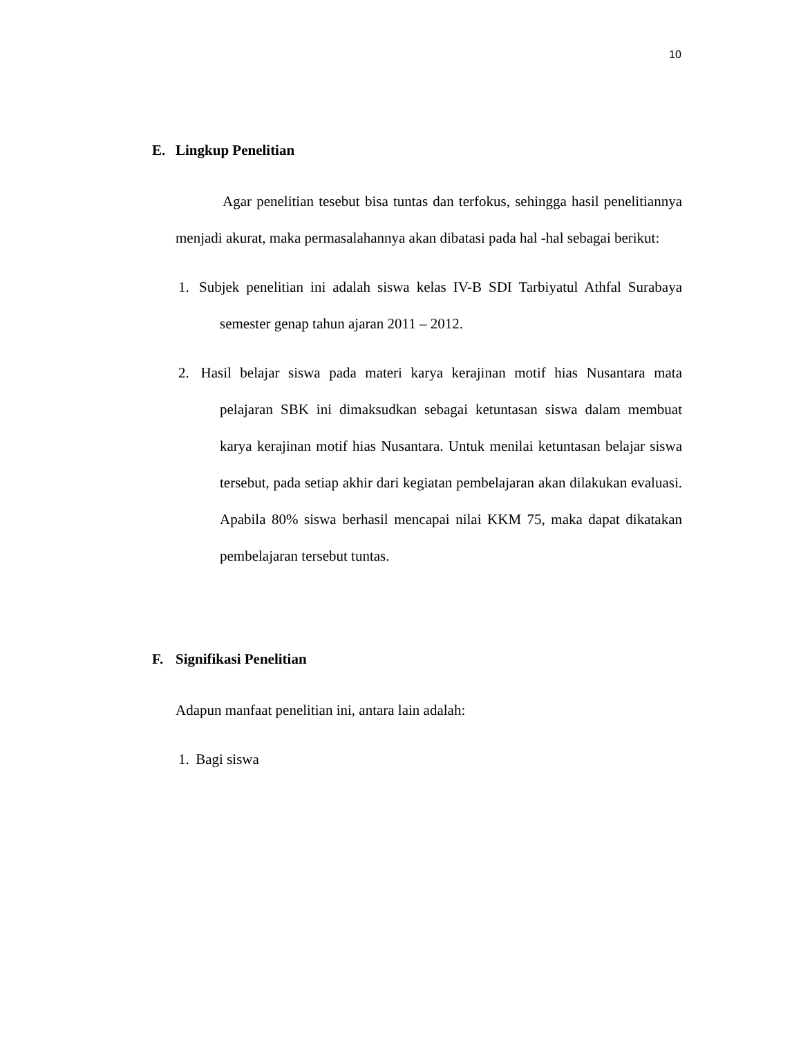10
E. Lingkup Penelitian
Agar penelitian tesebut bisa tuntas dan terfokus, sehingga hasil penelitiannya menjadi akurat, maka permasalahannya akan dibatasi pada hal -hal sebagai berikut:
1.
Subjek penelitian ini adalah siswa kelas IV-B SDI Tarbiyatul Athfal Surabaya semester genap tahun ajaran 2011 – 2012.
2.
Hasil belajar siswa pada materi karya kerajinan motif hias Nusantara mata pelajaran SBK ini dimaksudkan sebagai ketuntasan siswa dalam membuat karya kerajinan motif hias Nusantara. Untuk menilai ketuntasan belajar siswa tersebut, pada setiap akhir dari kegiatan pembelajaran akan dilakukan evaluasi. Apabila 80% siswa berhasil mencapai nilai KKM 75, maka dapat dikatakan pembelajaran tersebut tuntas.
F. Signifikasi Penelitian
Adapun manfaat penelitian ini, antara lain adalah:
1.
Bagi siswa